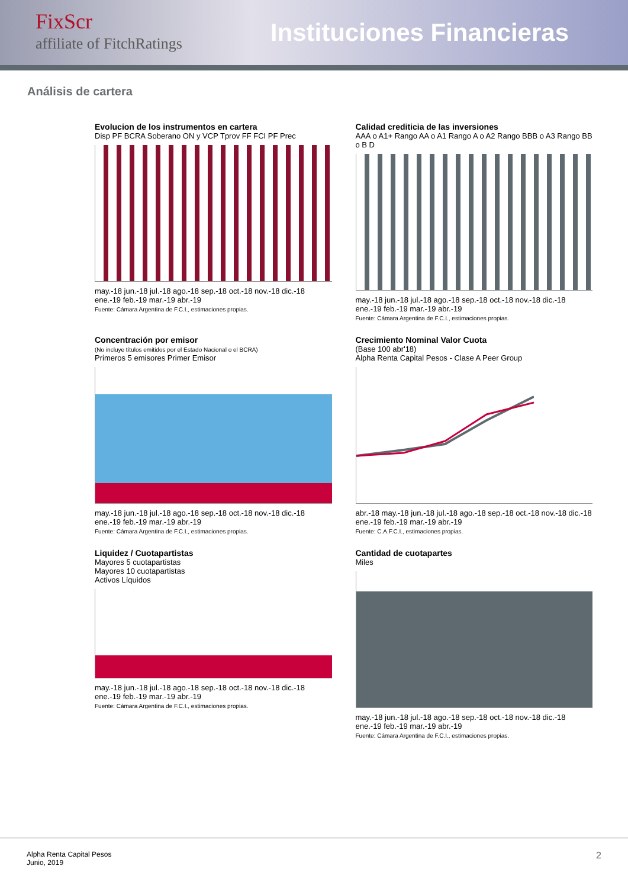FixScr
affiliate of FitchRatings
Instituciones Financieras
Análisis de cartera
Evolucion de los instrumentos en cartera
Disp PF BCRA Soberano ON y VCP Tprov FF FCI PF Prec
may.-18 jun.-18 jul.-18 ago.-18 sep.-18 oct.-18 nov.-18 dic.-18 ene.-19 feb.-19 mar.-19 abr.-19
Fuente: Cámara Argentina de F.C.I., estimaciones propias.
Calidad crediticia de las inversiones
AAA o A1+ Rango AA o A1 Rango A o A2 Rango BBB o A3 Rango BB o B D
may.-18 jun.-18 jul.-18 ago.-18 sep.-18 oct.-18 nov.-18 dic.-18 ene.-19 feb.-19 mar.-19 abr.-19
Fuente: Cámara Argentina de F.C.I., estimaciones propias.
Concentración por emisor
(No incluye títulos emitidos por el Estado Nacional o el BCRA)
Primeros 5 emisores Primer Emisor
may.-18 jun.-18 jul.-18 ago.-18 sep.-18 oct.-18 nov.-18 dic.-18 ene.-19 feb.-19 mar.-19 abr.-19
Fuente: Cámara Argentina de F.C.I., estimaciones propias.
Crecimiento Nominal Valor Cuota
(Base 100 abr'18)
Alpha Renta Capital Pesos - Clase A Peer Group
abr.-18 may.-18 jun.-18 jul.-18 ago.-18 sep.-18 oct.-18 nov.-18 dic.-18 ene.-19 feb.-19 mar.-19 abr.-19
Fuente: C.A.F.C.I., estimaciones propias.
Liquidez / Cuotapartistas
Mayores 5 cuotapartistas
Mayores 10 cuotapartistas
Activos Líquidos
may.-18 jun.-18 jul.-18 ago.-18 sep.-18 oct.-18 nov.-18 dic.-18 ene.-19 feb.-19 mar.-19 abr.-19
Fuente: Cámara Argentina de F.C.I., estimaciones propias.
Cantidad de cuotapartes
Miles
may.-18 jun.-18 jul.-18 ago.-18 sep.-18 oct.-18 nov.-18 dic.-18 ene.-19 feb.-19 mar.-19 abr.-19
Fuente: Cámara Argentina de F.C.I., estimaciones propias.
Alpha Renta Capital Pesos
Junio, 2019
2